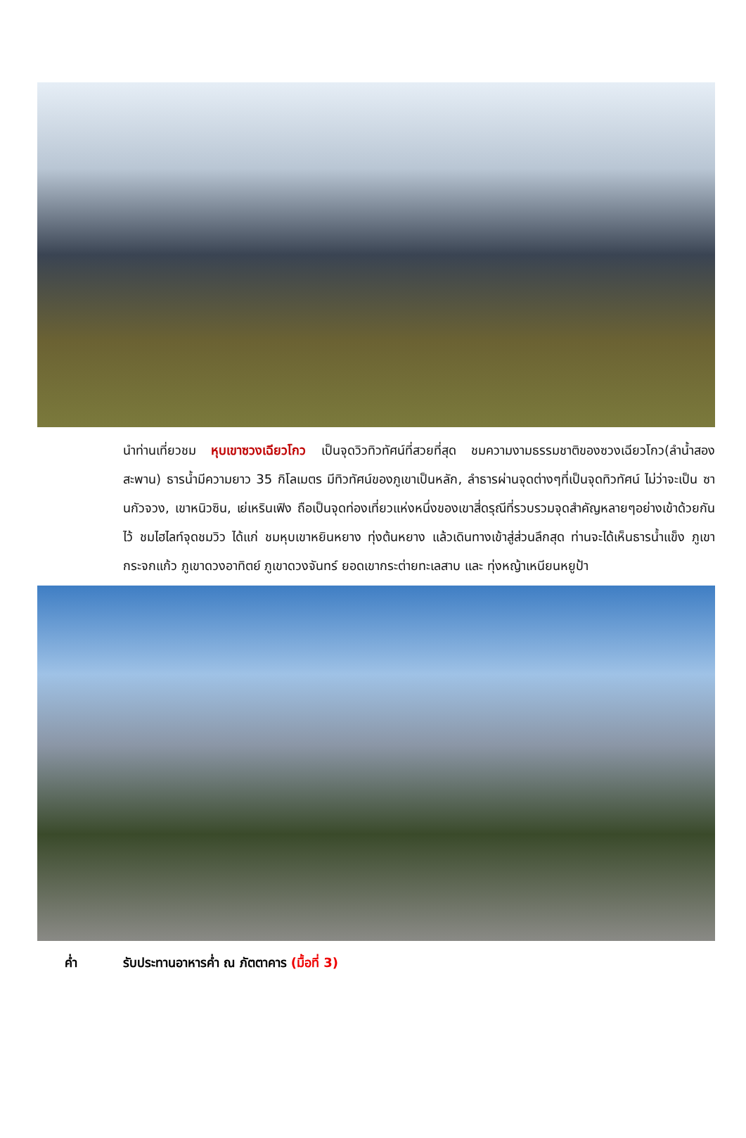นำท่านเที่ยวชม หุบเขาซวงเฉียวโกว เป็นจุดวิวทิวทัศน์ที่สวยที่สุด ชมความงามธรรมชาติของซวงเฉียวโกว(ลำน้ำสองสะพาน) ธารน้ำมีความยาว 35 กิโลเมตร มีทิวทัศน์ของภูเขาเป็นหลัก, ลำธารผ่านจุดต่างๆที่เป็นจุดทิวทัศน์ ไม่ว่าจะเป็น ซานกัวจวง, เขาหนิวซิน, เย่เหรินเฟิง ถือเป็นจุดท่องเที่ยวแห่งหนึ่งของเขาสี่ดรุณีที่รวบรวมจุดสำคัญหลายๆอย่างเข้าด้วยกันไว้ ชมไฮไลท์จุดชมวิว ได้แก่ ชมหุบเขาหยินหยาง ทุ่งต้นหยาง แล้วเดินทางเข้าสู่ส่วนลึกสุด ท่านจะได้เห็นธารน้ำแข็ง ภูเขากระจกแก้ว ภูเขาดวงอาทิตย์ ภูเขาดวงจันทร์ ยอดเขากระต่ายทะเลสาบ และ ทุ่งหญ้าเหนียนหยูป้า
ค่ำ รับประทานอาหารค่ำ ณ ภัตตาคาร (มื้อที่ 3)